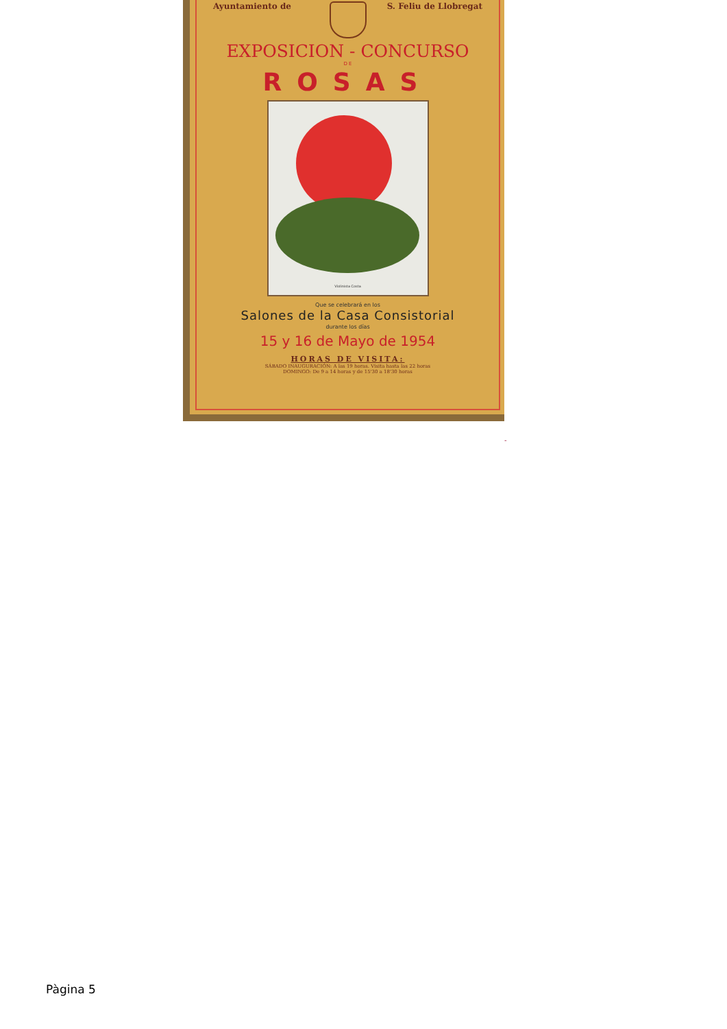Ayuntamiento de S. Feliu de Llobregat
EXPOSICION - CONCURSO
D E
ROSAS
Violinista Costa
Que se celebrará en los
Salones de la Casa Consistorial
durante los días
15 y 16 de Mayo de 1954
HORAS DE VISITA:
SÁBADO INAUGURACIÓN: A las 19 horas. Visita hasta las 22 horas
DOMINGO: De 9 a 14 horas y de 15'30 a 18'30 horas
-
Pàgina 5